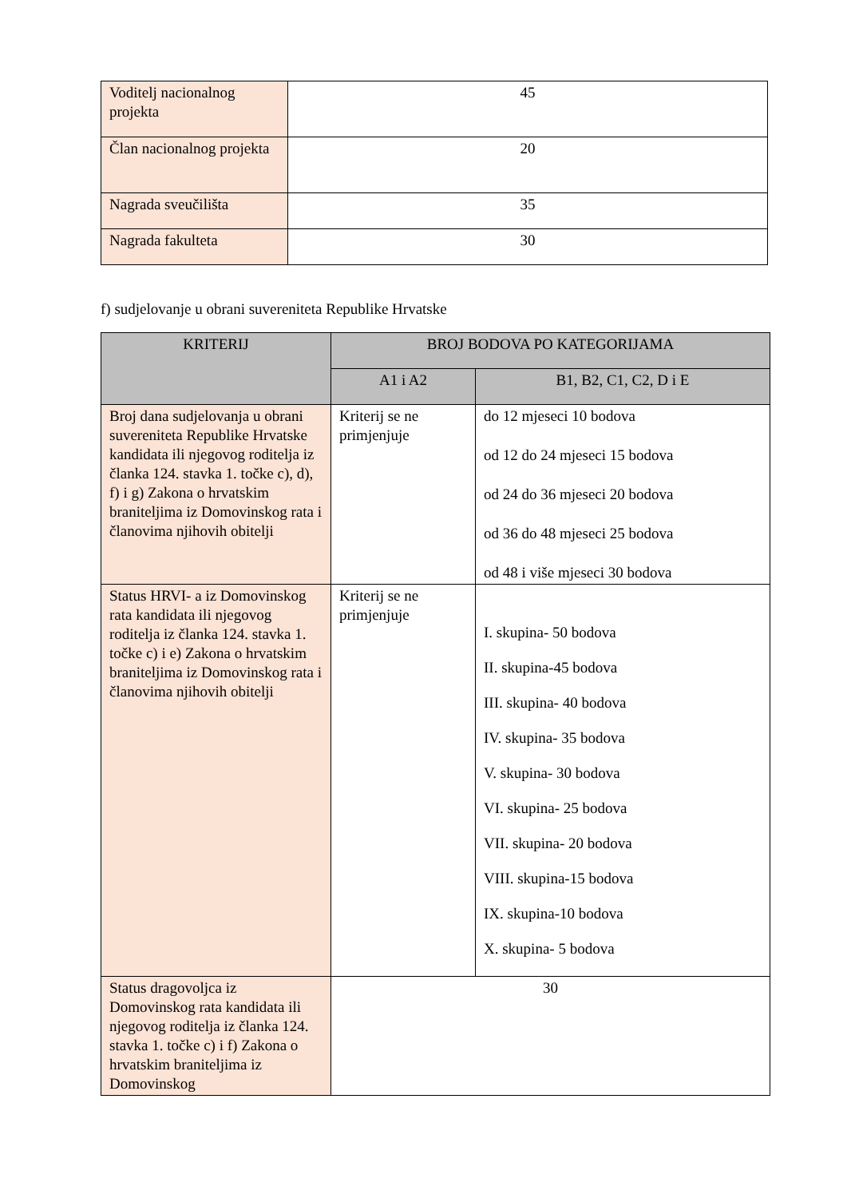| Voditelj nacionalnog projekta | 45 |
| Član nacionalnog projekta | 20 |
| Nagrada sveučilišta | 35 |
| Nagrada fakulteta | 30 |
f) sudjelovanje u obrani suvereniteta Republike Hrvatske
| KRITERIJ | BROJ BODOVA PO KATEGORIJAMA | |
| --- | --- | --- |
| | A1 i A2 | B1, B2, C1, C2, D i E |
| Broj dana sudjelovanja u obrani suvereniteta Republike Hrvatske kandidata ili njegovog roditelja iz članka 124. stavka 1. točke c), d), f) i g) Zakona o hrvatskim braniteljima iz Domovinskog rata i članovima njihovih obitelji | Kriterij se ne primjenjuje | do 12 mjeseci 10 bodova od 12 do 24 mjeseci 15 bodova od 24 do 36 mjeseci 20 bodova od 36 do 48 mjeseci 25 bodova od 48 i više mjeseci 30 bodova |
| Status HRVI- a iz Domovinskog rata kandidata ili njegovog roditelja iz članka 124. stavka 1. točke c) i e) Zakona o hrvatskim braniteljima iz Domovinskog rata i članovima njihovih obitelji | Kriterij se ne primjenjuje | I. skupina- 50 bodova II. skupina-45 bodova III. skupina- 40 bodova IV. skupina- 35 bodova V. skupina- 30 bodova VI. skupina- 25 bodova VII. skupina- 20 bodova VIII. skupina-15 bodova IX. skupina-10 bodova X. skupina- 5 bodova |
| Status dragovoljca iz Domovinskog rata kandidata ili njegovog roditelja iz članka 124. stavka 1. točke c) i f) Zakona o hrvatskim braniteljima iz Domovinskog | 30 | |